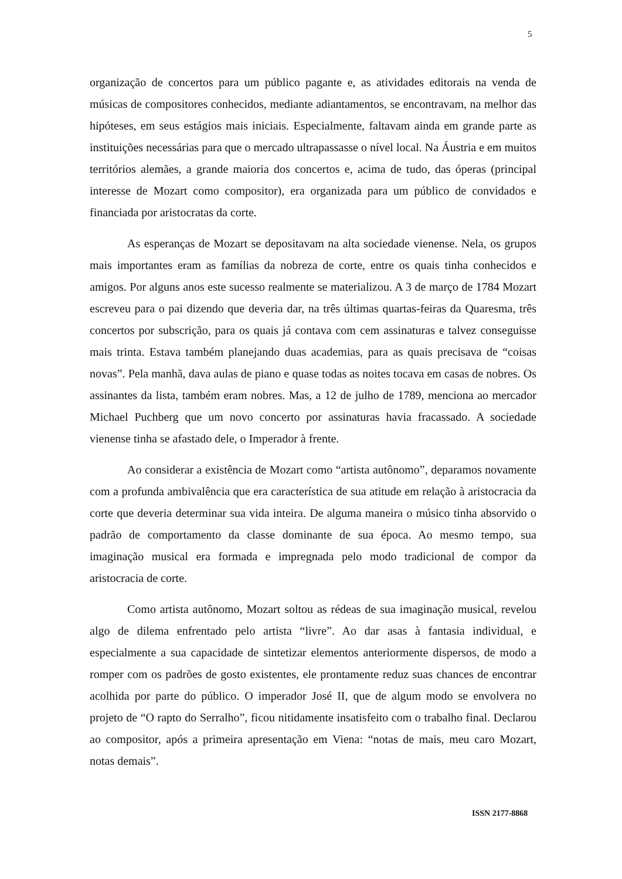5
organização de concertos para um público pagante e, as atividades editorais na venda de músicas de compositores conhecidos, mediante adiantamentos, se encontravam, na melhor das hipóteses, em seus estágios mais iniciais. Especialmente, faltavam ainda em grande parte as instituições necessárias para que o mercado ultrapassasse o nível local. Na Áustria e em muitos territórios alemães, a grande maioria dos concertos e, acima de tudo, das óperas (principal interesse de Mozart como compositor), era organizada para um público de convidados e financiada por aristocratas da corte.
As esperanças de Mozart se depositavam na alta sociedade vienense. Nela, os grupos mais importantes eram as famílias da nobreza de corte, entre os quais tinha conhecidos e amigos. Por alguns anos este sucesso realmente se materializou. A 3 de março de 1784 Mozart escreveu para o pai dizendo que deveria dar, na três últimas quartas-feiras da Quaresma, três concertos por subscrição, para os quais já contava com cem assinaturas e talvez conseguisse mais trinta. Estava também planejando duas academias, para as quais precisava de “coisas novas”. Pela manhã, dava aulas de piano e quase todas as noites tocava em casas de nobres. Os assinantes da lista, também eram nobres. Mas, a 12 de julho de 1789, menciona ao mercador Michael Puchberg que um novo concerto por assinaturas havia fracassado. A sociedade vienense tinha se afastado dele, o Imperador à frente.
Ao considerar a existência de Mozart como “artista autônomo”, deparamos novamente com a profunda ambivalência que era característica de sua atitude em relação à aristocracia da corte que deveria determinar sua vida inteira. De alguma maneira o músico tinha absorvido o padrão de comportamento da classe dominante de sua época. Ao mesmo tempo, sua imaginação musical era formada e impregnada pelo modo tradicional de compor da aristocracia de corte.
Como artista autônomo, Mozart soltou as rédeas de sua imaginação musical, revelou algo de dilema enfrentado pelo artista “livre”. Ao dar asas à fantasia individual, e especialmente a sua capacidade de sintetizar elementos anteriormente dispersos, de modo a romper com os padrões de gosto existentes, ele prontamente reduz suas chances de encontrar acolhida por parte do público. O imperador José II, que de algum modo se envolvera no projeto de “O rapto do Serralho”, ficou nitidamente insatisfeito com o trabalho final. Declarou ao compositor, após a primeira apresentação em Viena: “notas de mais, meu caro Mozart, notas demais”.
ISSN 2177-8868